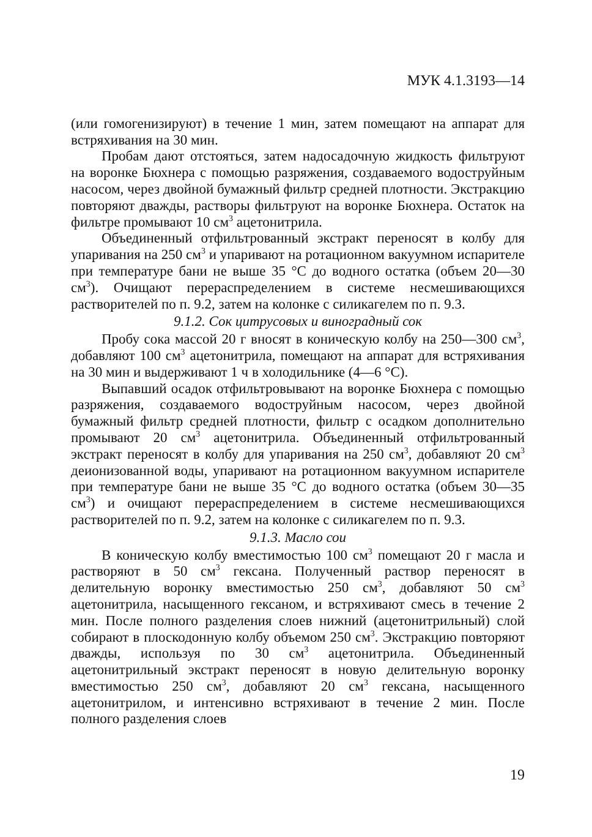МУК 4.1.3193—14
(или гомогенизируют) в течение 1 мин, затем помещают на аппарат для встряхивания на 30 мин.
Пробам дают отстояться, затем надосадочную жидкость фильтруют на воронке Бюхнера с помощью разряжения, создаваемого водоструйным насосом, через двойной бумажный фильтр средней плотности. Экстракцию повторяют дважды, растворы фильтруют на воронке Бюхнера. Остаток на фильтре промывают 10 см<sup>3</sup> ацетонитрила.
Объединенный отфильтрованный экстракт переносят в колбу для упаривания на 250 см<sup>3</sup> и упаривают на ротационном вакуумном испарителе при температуре бани не выше 35 °С до водного остатка (объем 20—30 см<sup>3</sup>). Очищают перераспределением в системе несмешивающихся растворителей по п. 9.2, затем на колонке с силикагелем по п. 9.3.
9.1.2. Сок цитрусовых и виноградный сок
Пробу сока массой 20 г вносят в коническую колбу на 250—300 см<sup>3</sup>, добавляют 100 см<sup>3</sup> ацетонитрила, помещают на аппарат для встряхивания на 30 мин и выдерживают 1 ч в холодильнике (4—6 °С).
Выпавший осадок отфильтровывают на воронке Бюхнера с помощью разряжения, создаваемого водоструйным насосом, через двойной бумажный фильтр средней плотности, фильтр с осадком дополнительно промывают 20 см<sup>3</sup> ацетонитрила. Объединенный отфильтрованный экстракт переносят в колбу для упаривания на 250 см<sup>3</sup>, добавляют 20 см<sup>3</sup> деионизованной воды, упаривают на ротационном вакуумном испарителе при температуре бани не выше 35 °С до водного остатка (объем 30—35 см<sup>3</sup>) и очищают перераспределением в системе несмешивающихся растворителей по п. 9.2, затем на колонке с силикагелем по п. 9.3.
9.1.3. Масло сои
В коническую колбу вместимостью 100 см<sup>3</sup> помещают 20 г масла и растворяют в 50 см<sup>3</sup> гексана. Полученный раствор переносят в делительную воронку вместимостью 250 см<sup>3</sup>, добавляют 50 см<sup>3</sup> ацетонитрила, насыщенного гексаном, и встряхивают смесь в течение 2 мин. После полного разделения слоев нижний (ацетонитрильный) слой собирают в плоскодонную колбу объемом 250 см<sup>3</sup>. Экстракцию повторяют дважды, используя по 30 см<sup>3</sup> ацетонитрила. Объединенный ацетонитрильный экстракт переносят в новую делительную воронку вместимостью 250 см<sup>3</sup>, добавляют 20 см<sup>3</sup> гексана, насыщенного ацетонитрилом, и интенсивно встряхивают в течение 2 мин. После полного разделения слоев
19